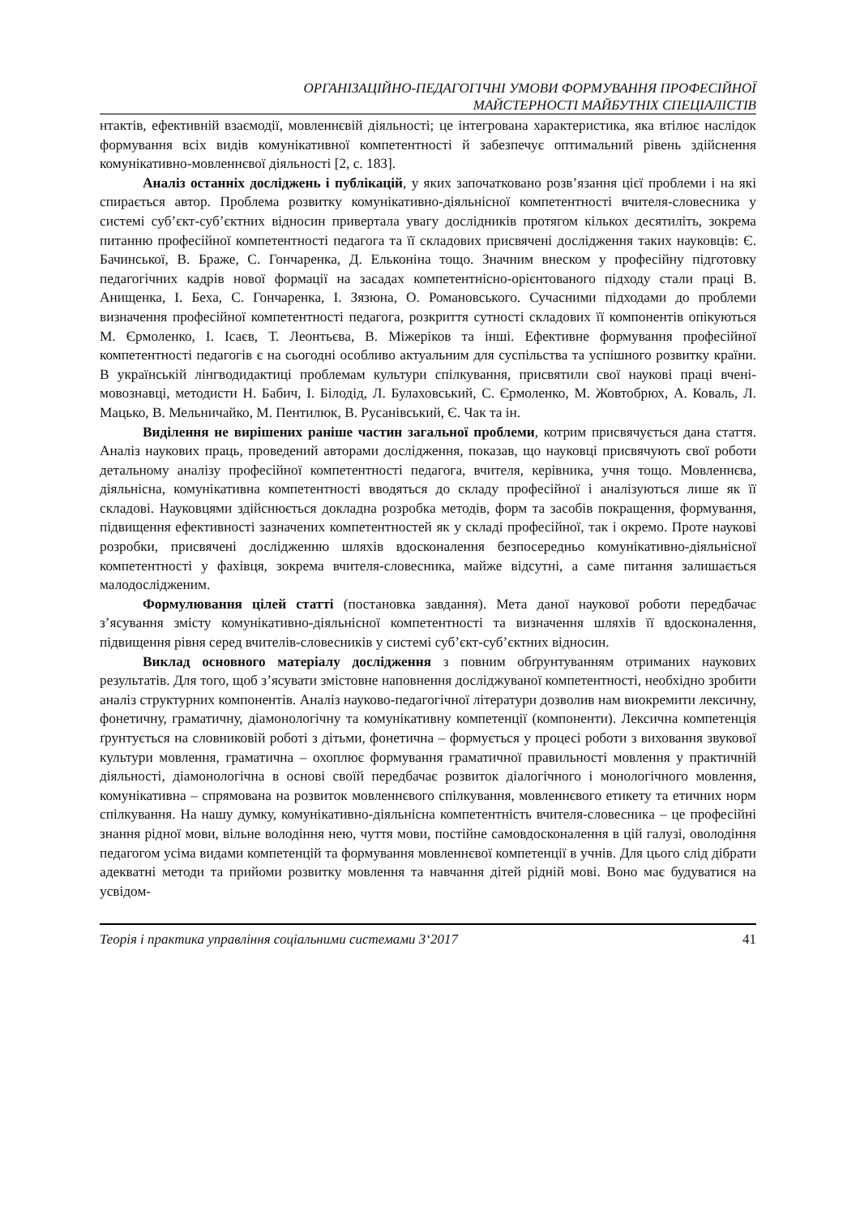ОРГАНІЗАЦІЙНО-ПЕДАГОГІЧНІ УМОВИ ФОРМУВАННЯ ПРОФЕСІЙНОЇ
МАЙСТЕРНОСТІ МАЙБУТНІХ СПЕЦІАЛІСТІВ
нтактів, ефективній взаємодії, мовленнєвій діяльності; це інтегрована характеристика, яка втілює наслідок формування всіх видів комунікативної компетентності й забезпечує оптимальний рівень здійснення комунікативно-мовленнєвої діяльності [2, с. 183].
Аналіз останніх досліджень і публікацій, у яких започатковано розв’язання цієї проблеми і на які спирається автор. Проблема розвитку комунікативно-діяльнісної компетентності вчителя-словесника у системі суб’єкт-суб’єктних відносин привертала увагу дослідників протягом кількох десятиліть, зокрема питанню професійної компетентності педагога та її складових присвячені дослідження таких науковців: Є. Бачинської, В. Браже, С. Гончаренка, Д. Ельконіна тощо. Значним внеском у професійну підготовку педагогічних кадрів нової формації на засадах компетентнісно-орієнтованого підходу стали праці В. Анищенка, І. Беха, С. Гончаренка, І. Зязюна, О. Романовського. Сучасними підходами до проблеми визначення професійної компетентності педагога, розкриття сутності складових її компонентів опікуються М. Єрмоленко, І. Ісаєв, Т. Леонтьєва, В. Міжеріков та інші. Ефективне формування професійної компетентності педагогів є на сьогодні особливо актуальним для суспільства та успішного розвитку країни. В українській лінгводидактиці проблемам культури спілкування, присвятили свої наукові праці вчені-мовознавці, методисти Н. Бабич, І. Білодід, Л. Булаховський, С. Єрмоленко, М. Жовтобрюх, А. Коваль, Л. Мацько, В. Мельничайко, М. Пентилюк, В. Русанівський, Є. Чак та ін.
Виділення не вирішених раніше частин загальної проблеми, котрим присвячується дана стаття. Аналіз наукових праць, проведений авторами дослідження, показав, що науковці присвячують свої роботи детальному аналізу професійної компетентності педагога, вчителя, керівника, учня тощо. Мовленнєва, діяльнісна, комунікативна компетентності вводяться до складу професійної і аналізуються лише як її складові. Науковцями здійснюється докладна розробка методів, форм та засобів покращення, формування, підвищення ефективності зазначених компетентностей як у складі професійної, так і окремо. Проте наукові розробки, присвячені дослідженню шляхів вдосконалення безпосередньо комунікативно-діяльнісної компетентності у фахівця, зокрема вчителя-словесника, майже відсутні, а саме питання залишається малодослідженим.
Формулювання цілей статті (постановка завдання). Мета даної наукової роботи передбачає з’ясування змісту комунікативно-діяльнісної компетентності та визначення шляхів її вдосконалення, підвищення рівня серед вчителів-словесників у системі суб’єкт-суб’єктних відносин.
Виклад основного матеріалу дослідження з повним обґрунтуванням отриманих наукових результатів. Для того, щоб з’ясувати змістовне наповнення досліджуваної компетентності, необхідно зробити аналіз структурних компонентів. Аналіз науково-педагогічної літератури дозволив нам виокремити лексичну, фонетичну, граматичну, діамонологічну та комунікативну компетенції (компоненти). Лексична компетенція ґрунтується на словниковій роботі з дітьми, фонетична – формується у процесі роботи з виховання звукової культури мовлення, граматична – охоплює формування граматичної правильності мовлення у практичній діяльності, діамонологічна в основі своїй передбачає розвиток діалогічного і монологічного мовлення, комунікативна – спрямована на розвиток мовленнєвого спілкування, мовленнєвого етикету та етичних норм спілкування. На нашу думку, комунікативно-діяльнісна компетентність вчителя-словесника – це професійні знання рідної мови, вільне володіння нею, чуття мови, постійне самовдосконалення в цій галузі, оволодіння педагогом усіма видами компетенцій та формування мовленнєвої компетенції в учнів. Для цього слід дібрати адекватні методи та прийоми розвитку мовлення та навчання дітей рідній мові. Воно має будуватися на усвідом-
Теорія і практика управління соціальними системами 3‘2017 41